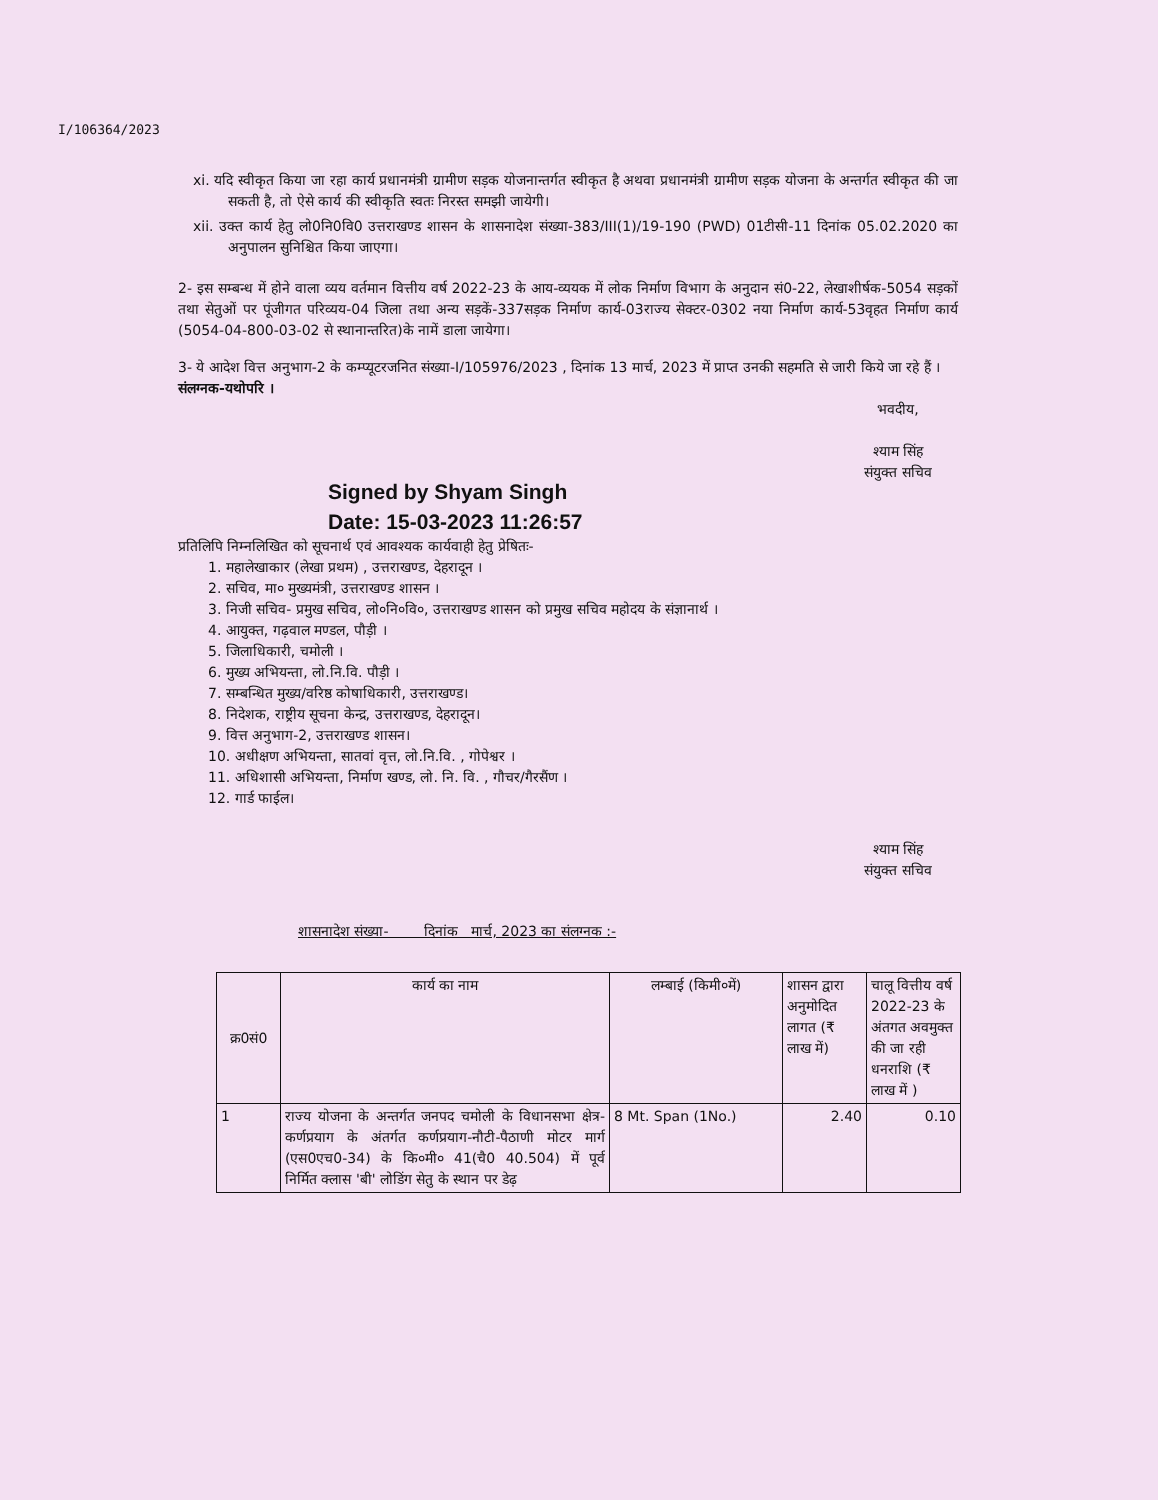I/106364/2023
xi. यदि स्वीकृत किया जा रहा कार्य प्रधानमंत्री ग्रामीण सड़क योजनान्तर्गत स्वीकृत है अथवा प्रधानमंत्री ग्रामीण सड़क योजना के अन्तर्गत स्वीकृत की जा सकती है, तो ऐसे कार्य की स्वीकृति स्वतः निरस्त समझी जायेगी।
xii. उक्त कार्य हेतु लो0नि0वि0 उत्तराखण्ड शासन के शासनादेश संख्या-383/III(1)/19-190 (PWD) 01टीसी-11 दिनांक 05.02.2020 का अनुपालन सुनिश्चित किया जाएगा।
2- इस सम्बन्ध में होने वाला व्यय वर्तमान वित्तीय वर्ष 2022-23 के आय-व्ययक में लोक निर्माण विभाग के अनुदान सं0-22, लेखाशीर्षक-5054 सड़कों तथा सेतुओं पर पूंजीगत परिव्यय-04 जिला तथा अन्य सड़कें-337सड़क निर्माण कार्य-03राज्य सेक्टर-0302 नया निर्माण कार्य-53वृहत निर्माण कार्य (5054-04-800-03-02 से स्थानान्तरित)के नामें डाला जायेगा।
3- ये आदेश वित्त अनुभाग-2 के कम्प्यूटरजनित संख्या-I/105976/2023 , दिनांक 13 मार्च, 2023 में प्राप्त उनकी सहमति से जारी किये जा रहे हैं ।
संलग्नक-यथोपरि ।
Signed by Shyam Singh
Date: 15-03-2023 11:26:57
भवदीय,
श्याम सिंह
संयुक्त सचिव
प्रतिलिपि निम्नलिखित को सूचनार्थ एवं आवश्यक कार्यवाही हेतु प्रेषितः-
1. महालेखाकार (लेखा प्रथम) , उत्तराखण्ड, देहरादून ।
2. सचिव, मा० मुख्यमंत्री, उत्तराखण्ड शासन ।
3. निजी सचिव- प्रमुख सचिव, लो०नि०वि०, उत्तराखण्ड शासन को प्रमुख सचिव महोदय के संज्ञानार्थ ।
4. आयुक्त, गढ़वाल मण्डल, पौड़ी ।
5. जिलाधिकारी, चमोली ।
6. मुख्य अभियन्ता, लो.नि.वि. पौड़ी ।
7. सम्बन्धित मुख्य/वरिष्ठ कोषाधिकारी, उत्तराखण्ड।
8. निदेशक, राष्ट्रीय सूचना केन्द्र, उत्तराखण्ड, देहरादून।
9. वित्त अनुभाग-2, उत्तराखण्ड शासन।
10. अधीक्षण अभियन्ता, सातवां वृत्त, लो.नि.वि. , गोपेश्वर ।
11. अधिशासी अभियन्ता, निर्माण खण्ड, लो. नि. वि. , गौचर/गैरसैंण ।
12. गार्ड फाईल।
श्याम सिंह
संयुक्त सचिव
शासनादेश संख्या- दिनांक मार्च, 2023 का संलग्नक :-
| क्र0सं0 | कार्य का नाम | लम्बाई (किमी०में) | शासन द्वारा अनुमोदित लागत (₹ लाख में) | चालू वित्तीय वर्ष 2022-23 के अंतगत अवमुक्त की जा रही धनराशि (₹ लाख में ) |
| --- | --- | --- | --- | --- |
| 1 | राज्य योजना के अन्तर्गत जनपद चमोली के विधानसभा क्षेत्र- कर्णप्रयाग के अंतर्गत कर्णप्रयाग-नौटी-पैठाणी मोटर मार्ग (एस0एच0-34) के कि०मी० 41(चै0 40.504) में पूर्व निर्मित क्लास 'बी' लोडिंग सेतु के स्थान पर डेढ़ | 8 Mt. Span (1No.) | 2.40 | 0.10 |